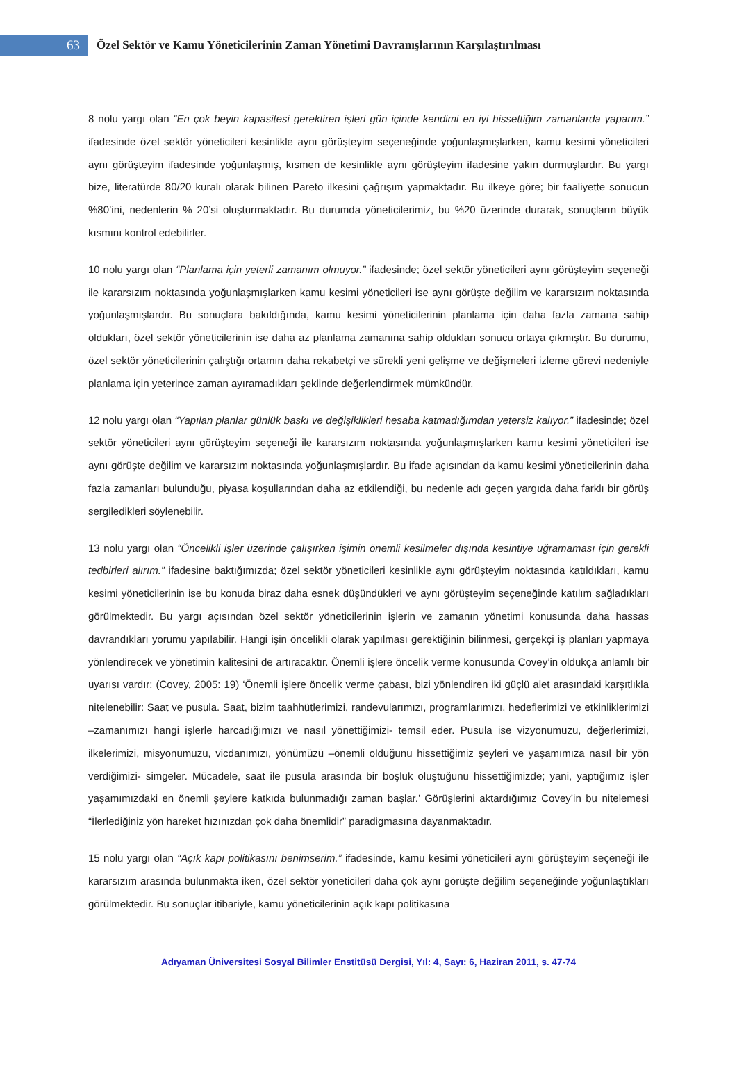63
Özel Sektör ve Kamu Yöneticilerinin Zaman Yönetimi Davranışlarının Karşılaştırılması
8 nolu yargı olan “En çok beyin kapasitesi gerektiren işleri gün içinde kendimi en iyi hissettiğim zamanlarda yaparım.” ifadesinde özel sektör yöneticileri kesinlikle aynı görüşteyim seçeneğinde yoğunlaşmışlarken, kamu kesimi yöneticileri aynı görüşteyim ifadesinde yoğunlaşmış, kısmen de kesinlikle aynı görüşteyim ifadesine yakın durmuşlardır. Bu yargı bize, literatürde 80/20 kuralı olarak bilinen Pareto ilkesini çağrışım yapmaktadır. Bu ilkeye göre; bir faaliyette sonucun %80’ini, nedenlerin % 20’si oluşturmaktadır. Bu durumda yöneticilerimiz, bu %20 üzerinde durarak, sonuçların büyük kısmını kontrol edebilirler.
10 nolu yargı olan “Planlama için yeterli zamanım olmuyor.” ifadesinde; özel sektör yöneticileri aynı görüşteyim seçeneği ile kararsızım noktasında yoğunlaşmışlarken kamu kesimi yöneticileri ise aynı görüşte değilim ve kararsızım noktasında yoğunlaşmışlardır. Bu sonuçlara bakıldığında, kamu kesimi yöneticilerinin planlama için daha fazla zamana sahip oldukları, özel sektör yöneticilerinin ise daha az planlama zamanına sahip oldukları sonucu ortaya çıkmıştır. Bu durumu, özel sektör yöneticilerinin çalıştığı ortamın daha rekabetçi ve sürekli yeni gelişme ve değişmeleri izleme görevi nedeniyle planlama için yeterince zaman ayıramadıkları şeklinde değerlendirmek mümkündür.
12 nolu yargı olan “Yapılan planlar günlük baskı ve değişiklikleri hesaba katmadığımdan yetersiz kalıyor.” ifadesinde; özel sektör yöneticileri aynı görüşteyim seçeneği ile kararsızım noktasında yoğunlaşmışlarken kamu kesimi yöneticileri ise aynı görüşte değilim ve kararsızım noktasında yoğunlaşmışlardır. Bu ifade açısından da kamu kesimi yöneticilerinin daha fazla zamanları bulunduğu, piyasa koşullarından daha az etkilendiği, bu nedenle adı geçen yargıda daha farklı bir görüş sergiledikleri söylenebilir.
13 nolu yargı olan “Öncelikli işler üzerinde çalışırken işimin önemli kesilmeler dışında kesintiye uğramaması için gerekli tedbirleri alırım.” ifadesine baktığımızda; özel sektör yöneticileri kesinlikle aynı görüşteyim noktasında katıldıkları, kamu kesimi yöneticilerinin ise bu konuda biraz daha esnek düşündükleri ve aynı görüşteyim seçeneğinde katılım sağladıkları görülmektedir. Bu yargı açısından özel sektör yöneticilerinin işlerin ve zamanın yönetimi konusunda daha hassas davrandıkları yorumu yapılabilir. Hangi işin öncelikli olarak yapılması gerektiğinin bilinmesi, gerçekçi iş planları yapmaya yönlendirecek ve yönetimin kalitesini de artıracaktır. Önemli işlere öncelik verme konusunda Covey’in oldukça anlamlı bir uyarısı vardır: (Covey, 2005: 19) ‘Önemli işlere öncelik verme çabası, bizi yönlendiren iki güçlü alet arasındaki karşıtlıkla nitelenebilir: Saat ve pusula. Saat, bizim taahhütlerimizi, randevularımızı, programlarımızı, hedeflerimizi ve etkinliklerimizi –zamanımızı hangi işlerle harcadığımızı ve nasıl yönettiğimizi- temsil eder. Pusula ise vizyonumuzu, değerlerimizi, ilkelerimizi, misyonumuzu, vicdanımızı, yönümüzü –önemli olduğunu hissettiğimiz şeyleri ve yaşamımıza nasıl bir yön verdiğimizi- simgeler. Mücadele, saat ile pusula arasında bir boşluk oluştuğunu hissettiğimizde; yani, yaptığımız işler yaşamımızdaki en önemli şeylere katkıda bulunmadığı zaman başlar.’ Görüşlerini aktardığımız Covey’in bu nitelemesi “İlerlediğiniz yön hareket hızınızdan çok daha önemlidir” paradigmasına dayanmaktadır.
15 nolu yargı olan “Açık kapı politikasını benimserim.” ifadesinde, kamu kesimi yöneticileri aynı görüşteyim seçeneği ile kararsızım arasında bulunmakta iken, özel sektör yöneticileri daha çok aynı görüşte değilim seçeneğinde yoğunlaştıkları görülmektedir. Bu sonuçlar itibariyle, kamu yöneticilerinin açık kapı politikasına
Adıyaman Üniversitesi Sosyal Bilimler Enstitüsü Dergisi, Yıl: 4, Sayı: 6, Haziran 2011, s. 47-74